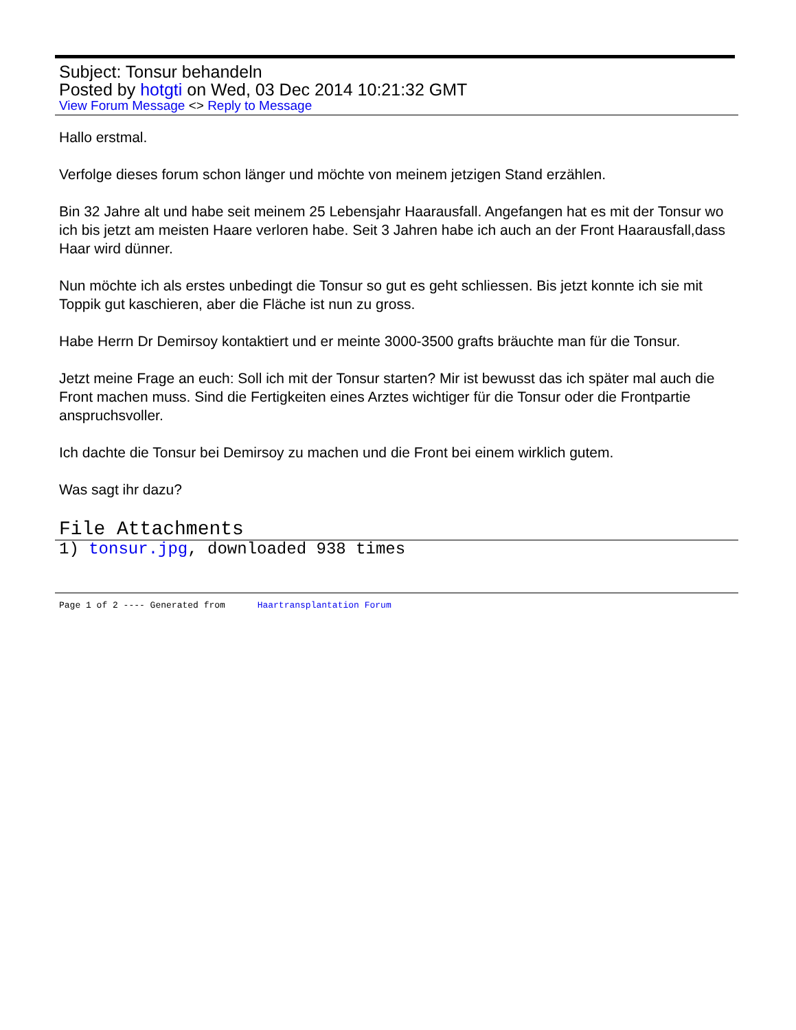Subject: Tonsur behandeln
Posted by hotgti on Wed, 03 Dec 2014 10:21:32 GMT
View Forum Message <> Reply to Message
Hallo erstmal.
Verfolge dieses forum schon länger und möchte von meinem jetzigen Stand erzählen.
Bin 32 Jahre alt und habe seit meinem 25 Lebensjahr Haarausfall. Angefangen hat es mit der Tonsur wo ich bis jetzt am meisten Haare verloren habe. Seit 3 Jahren habe ich auch an der Front Haarausfall,dass Haar wird dünner.
Nun möchte ich als erstes unbedingt die Tonsur so gut es geht schliessen. Bis jetzt konnte ich sie mit Toppik gut kaschieren, aber die Fläche ist nun zu gross.
Habe Herrn Dr Demirsoy kontaktiert und er meinte 3000-3500 grafts bräuchte man für die Tonsur.
Jetzt meine Frage an euch: Soll ich mit der Tonsur starten? Mir ist bewusst das ich später mal auch die Front machen muss. Sind die Fertigkeiten eines Arztes wichtiger für die Tonsur oder die Frontpartie anspruchsvoller.
Ich dachte die Tonsur bei Demirsoy zu machen und die Front bei einem wirklich gutem.
Was sagt ihr dazu?
File Attachments
1) tonsur.jpg, downloaded 938 times
Page 1 of 2 ---- Generated from Haartransplantation Forum